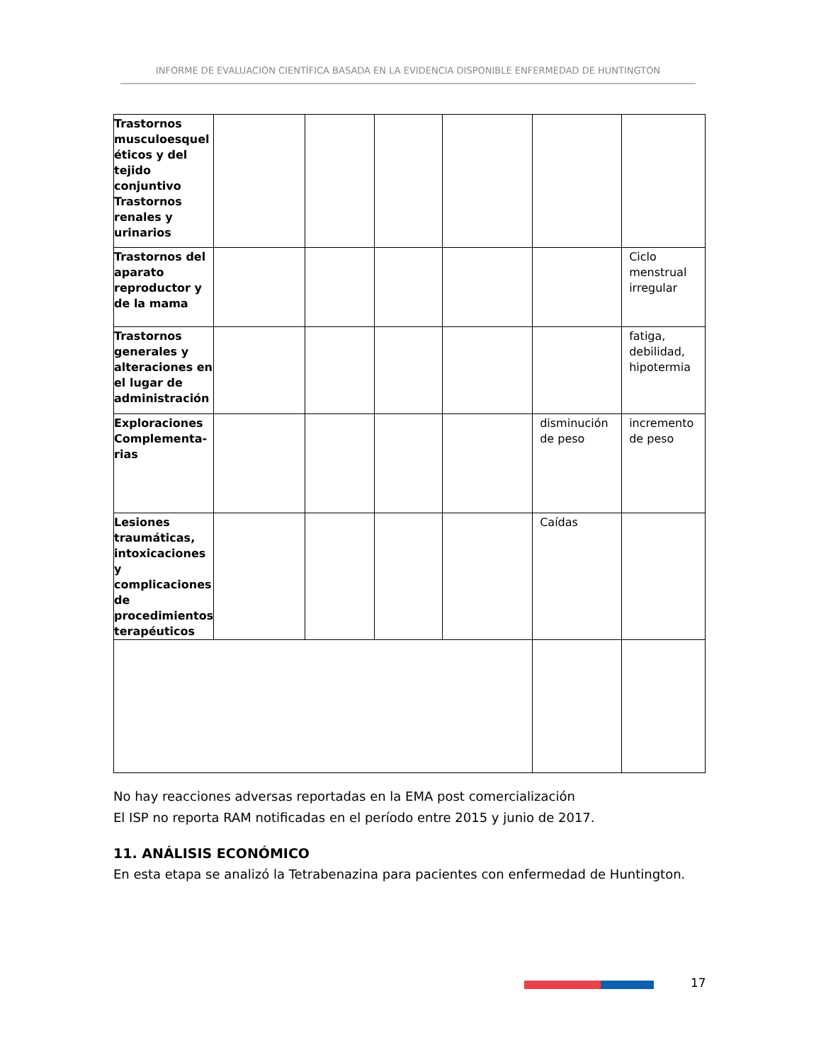INFORME DE EVALUACIÓN CIENTÍFICA BASADA EN LA EVIDENCIA DISPONIBLE ENFERMEDAD DE HUNTINGTON
| Trastornos musculoesquel éticos y del tejido conjuntivo Trastornos renales y urinarios | | | | | | |
| Trastornos del aparato reproductor y de la mama | | | | | | Ciclo menstrual irregular |
| Trastornos generales y alteraciones en el lugar de administración | | | | | | fatiga, debilidad, hipotermia |
| Exploraciones Complementa-rias | | | | | disminución de peso | incremento de peso |
| Lesiones traumáticas, intoxicaciones y complicaciones de procedimientos terapéuticos | | | | | Caídas | |
No hay reacciones adversas reportadas en la EMA post comercialización
El ISP no reporta RAM notificadas en el período entre 2015 y junio de 2017.
11. ANÁLISIS ECONÓMICO
En esta etapa se analizó la Tetrabenazina para pacientes con enfermedad de Huntington.
17